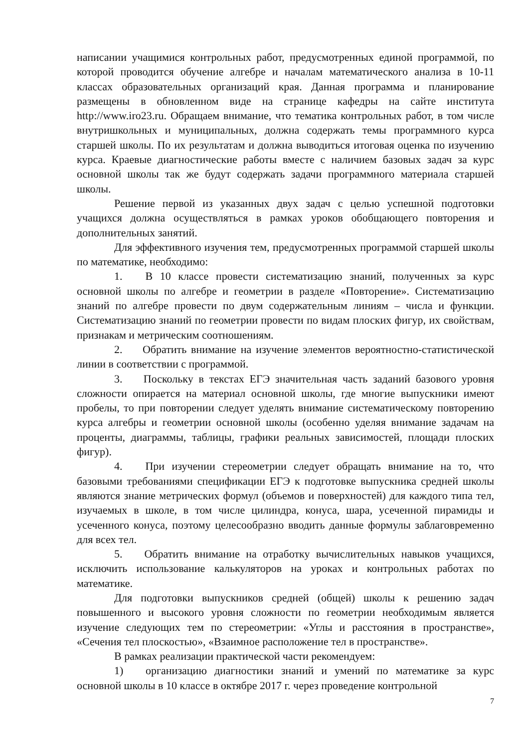написании учащимися контрольных работ, предусмотренных единой программой, по которой проводится обучение алгебре и началам математического анализа в 10-11 классах образовательных организаций края. Данная программа и планирование размещены в обновленном виде на странице кафедры на сайте института http://www.iro23.ru. Обращаем внимание, что тематика контрольных работ, в том числе внутришкольных и муниципальных, должна содержать темы программного курса старшей школы. По их результатам и должна выводиться итоговая оценка по изучению курса. Краевые диагностические работы вместе с наличием базовых задач за курс основной школы так же будут содержать задачи программного материала старшей школы.
Решение первой из указанных двух задач с целью успешной подготовки учащихся должна осуществляться в рамках уроков обобщающего повторения и дополнительных занятий.
Для эффективного изучения тем, предусмотренных программой старшей школы по математике, необходимо:
1. В 10 классе провести систематизацию знаний, полученных за курс основной школы по алгебре и геометрии в разделе «Повторение». Систематизацию знаний по алгебре провести по двум содержательным линиям – числа и функции. Систематизацию знаний по геометрии провести по видам плоских фигур, их свойствам, признакам и метрическим соотношениям.
2. Обратить внимание на изучение элементов вероятностно-статистической линии в соответствии с программой.
3. Поскольку в текстах ЕГЭ значительная часть заданий базового уровня сложности опирается на материал основной школы, где многие выпускники имеют пробелы, то при повторении следует уделять внимание систематическому повторению курса алгебры и геометрии основной школы (особенно уделяя внимание задачам на проценты, диаграммы, таблицы, графики реальных зависимостей, площади плоских фигур).
4. При изучении стереометрии следует обращать внимание на то, что базовыми требованиями спецификации ЕГЭ к подготовке выпускника средней школы являются знание метрических формул (объемов и поверхностей) для каждого типа тел, изучаемых в школе, в том числе цилиндра, конуса, шара, усеченной пирамиды и усеченного конуса, поэтому целесообразно вводить данные формулы заблаговременно для всех тел.
5. Обратить внимание на отработку вычислительных навыков учащихся, исключить использование калькуляторов на уроках и контрольных работах по математике.
Для подготовки выпускников средней (общей) школы к решению задач повышенного и высокого уровня сложности по геометрии необходимым является изучение следующих тем по стереометрии: «Углы и расстояния в пространстве», «Сечения тел плоскостью», «Взаимное расположение тел в пространстве».
В рамках реализации практической части рекомендуем:
1) организацию диагностики знаний и умений по математике за курс основной школы в 10 классе в октябре 2017 г. через проведение контрольной
7